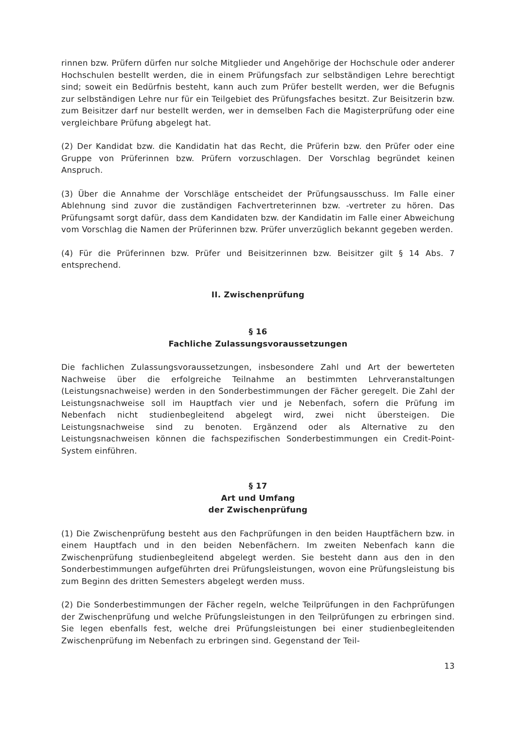rinnen bzw. Prüfern dürfen nur solche Mitglieder und Angehörige der Hochschule oder anderer Hochschulen bestellt werden, die in einem Prüfungsfach zur selbständigen Lehre berechtigt sind; soweit ein Bedürfnis besteht, kann auch zum Prüfer bestellt werden, wer die Befugnis zur selbständigen Lehre nur für ein Teilgebiet des Prüfungsfaches besitzt. Zur Beisitzerin bzw. zum Beisitzer darf nur bestellt werden, wer in demselben Fach die Magisterprüfung oder eine vergleichbare Prüfung abgelegt hat.
(2) Der Kandidat bzw. die Kandidatin hat das Recht, die Prüferin bzw. den Prüfer oder eine Gruppe von Prüferinnen bzw. Prüfern vorzuschlagen. Der Vorschlag begründet keinen Anspruch.
(3) Über die Annahme der Vorschläge entscheidet der Prüfungsausschuss. Im Falle einer Ablehnung sind zuvor die zuständigen Fachvertreterinnen bzw. -vertreter zu hören. Das Prüfungsamt sorgt dafür, dass dem Kandidaten bzw. der Kandidatin im Falle einer Abweichung vom Vorschlag die Namen der Prüferinnen bzw. Prüfer unverzüglich bekannt gegeben werden.
(4) Für die Prüferinnen bzw. Prüfer und Beisitzerinnen bzw. Beisitzer gilt § 14 Abs. 7 entsprechend.
II. Zwischenprüfung
§ 16
Fachliche Zulassungsvoraussetzungen
Die fachlichen Zulassungsvoraussetzungen, insbesondere Zahl und Art der bewerteten Nachweise über die erfolgreiche Teilnahme an bestimmten Lehrveranstaltungen (Leistungsnachweise) werden in den Sonderbestimmungen der Fächer geregelt. Die Zahl der Leistungsnachweise soll im Hauptfach vier und je Nebenfach, sofern die Prüfung im Nebenfach nicht studienbegleitend abgelegt wird, zwei nicht übersteigen. Die Leistungsnachweise sind zu benoten. Ergänzend oder als Alternative zu den Leistungsnachweisen können die fachspezifischen Sonderbestimmungen ein Credit-Point-System einführen.
§ 17
Art und Umfang
der Zwischenprüfung
(1) Die Zwischenprüfung besteht aus den Fachprüfungen in den beiden Hauptfächern bzw. in einem Hauptfach und in den beiden Nebenfächern. Im zweiten Nebenfach kann die Zwischenprüfung studienbegleitend abgelegt werden. Sie besteht dann aus den in den Sonderbestimmungen aufgeführten drei Prüfungsleistungen, wovon eine Prüfungsleistung bis zum Beginn des dritten Semesters abgelegt werden muss.
(2) Die Sonderbestimmungen der Fächer regeln, welche Teilprüfungen in den Fachprüfungen der Zwischenprüfung und welche Prüfungsleistungen in den Teilprüfungen zu erbringen sind. Sie legen ebenfalls fest, welche drei Prüfungsleistungen bei einer studienbegleitenden Zwischenprüfung im Nebenfach zu erbringen sind. Gegenstand der Teil-
13